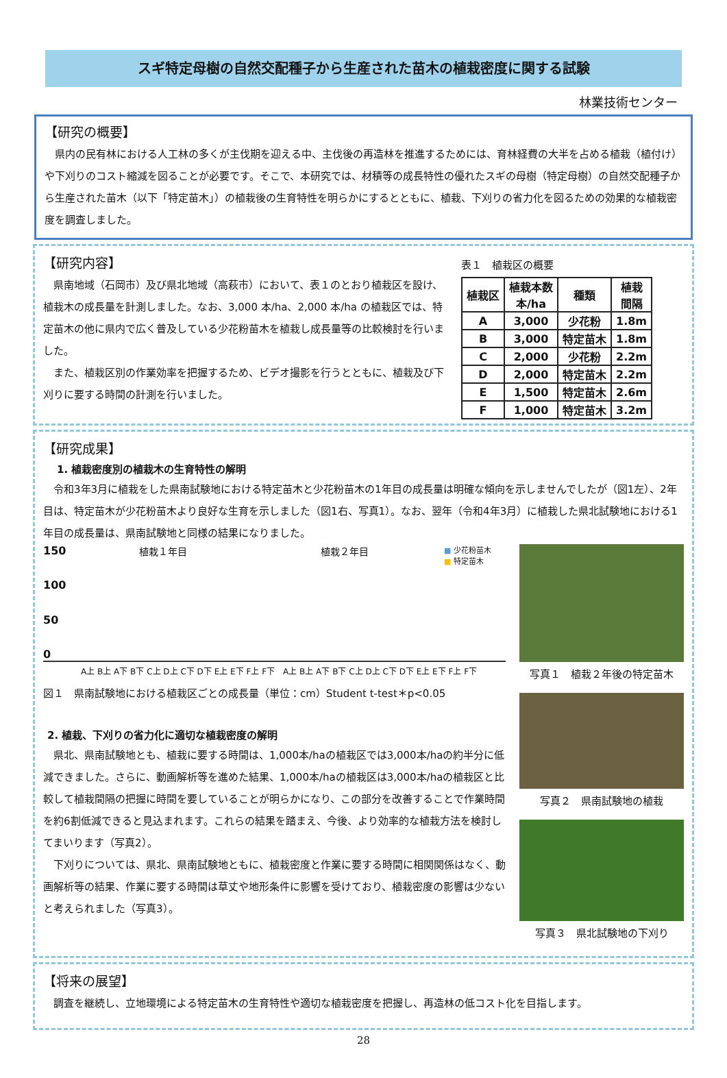スギ特定母樹の自然交配種子から生産された苗木の植栽密度に関する試験
林業技術センター
【研究の概要】
県内の民有林における人工林の多くが主伐期を迎える中、主伐後の再造林を推進するためには、育林経費の大半を占める植栽（植付け）や下刈りのコスト縮減を図ることが必要です。そこで、本研究では、材積等の成長特性の優れたスギの母樹（特定母樹）の自然交配種子から生産された苗木（以下「特定苗木」）の植栽後の生育特性を明らかにするとともに、植栽、下刈りの省力化を図るための効果的な植栽密度を調査しました。
【研究内容】
県南地域（石岡市）及び県北地域（高萩市）において、表１のとおり植栽区を設け、植栽木の成長量を計測しました。なお、3,000 本/ha、2,000 本/ha の植栽区では、特定苗木の他に県内で広く普及している少花粉苗木を植栽し成長量等の比較検討を行いました。
また、植栽区別の作業効率を把握するため、ビデオ撮影を行うとともに、植栽及び下刈りに要する時間の計測を行いました。
表１　植栽区の概要
| 植栽区 | 植栽本数 本/ha | 種類 | 植栽 間隔 |
| --- | --- | --- | --- |
| A | 3,000 | 少花粉 | 1.8m |
| B | 3,000 | 特定苗木 | 1.8m |
| C | 2,000 | 少花粉 | 2.2m |
| D | 2,000 | 特定苗木 | 2.2m |
| E | 1,500 | 特定苗木 | 2.6m |
| F | 1,000 | 特定苗木 | 3.2m |
【研究成果】
1. 植栽密度別の植栽木の生育特性の解明
令和3年3月に植栽をした県南試験地における特定苗木と少花粉苗木の1年目の成長量は明確な傾向を示しませんでしたが（図1左）、2年目は、特定苗木が少花粉苗木より良好な生育を示しました（図1右、写真1）。なお、翌年（令和4年3月）に植栽した県北試験地における1年目の成長量は、県南試験地と同様の結果になりました。
150
100
50
0
植栽１年目 植栽２年目
■ 少花粉苗木
■ 特定苗木
A上 B上 A下 B下 C上 D上 C下 D下 E上 E下 F上 F下　A上 B上 A下 B下 C上 D上 C下 D下 E上 E下 F上 F下
図１　県南試験地における植栽区ごとの成長量（単位：cm）Student t-test＊p<0.05
2. 植栽、下刈りの省力化に適切な植栽密度の解明
県北、県南試験地とも、植栽に要する時間は、1,000本/haの植栽区では3,000本/haの約半分に低減できました。さらに、動画解析等を進めた結果、1,000本/haの植栽区は3,000本/haの植栽区と比較して植栽間隔の把握に時間を要していることが明らかになり、この部分を改善することで作業時間を約6割低減できると見込まれます。これらの結果を踏まえ、今後、より効率的な植栽方法を検討してまいります（写真2）。
下刈りについては、県北、県南試験地ともに、植栽密度と作業に要する時間に相関関係はなく、動画解析等の結果、作業に要する時間は草丈や地形条件に影響を受けており、植栽密度の影響は少ないと考えられました（写真3）。
写真１　植栽２年後の特定苗木
写真２　県南試験地の植栽
写真３　県北試験地の下刈り
【将来の展望】
調査を継続し、立地環境による特定苗木の生育特性や適切な植栽密度を把握し、再造林の低コスト化を目指します。
28